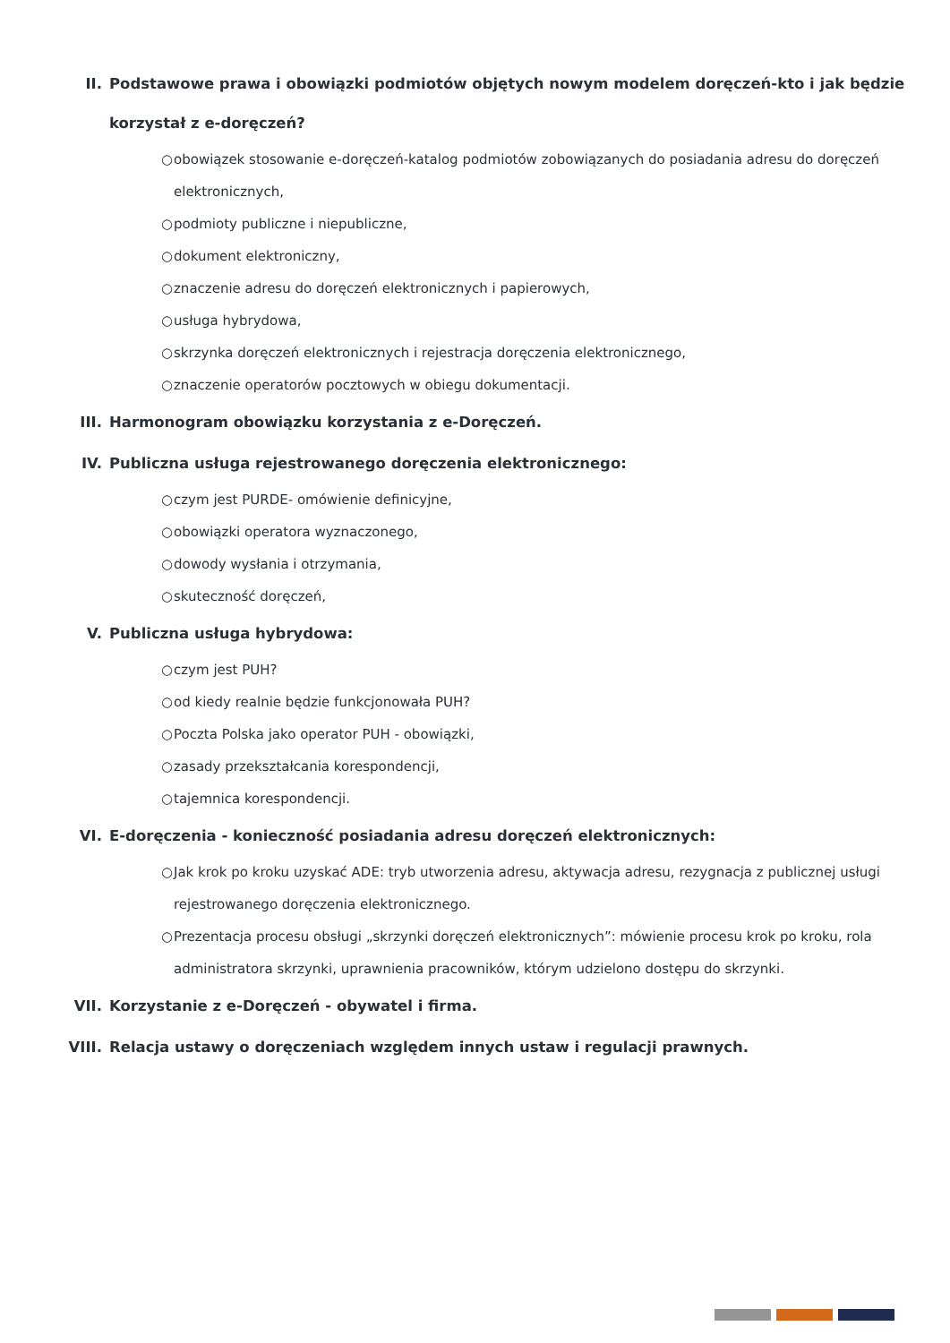II. Podstawowe prawa i obowiązki podmiotów objętych nowym modelem doręczeń-kto i jak będzie korzystał z e-doręczeń?
○ obowiązek stosowanie e-doręczeń-katalog podmiotów zobowiązanych do posiadania adresu do doręczeń elektronicznych,
○ podmioty publiczne i niepubliczne,
○ dokument elektroniczny,
○ znaczenie adresu do doręczeń elektronicznych i papierowych,
○ usługa hybrydowa,
○ skrzynka doręczeń elektronicznych i rejestracja doręczenia elektronicznego,
○ znaczenie operatorów pocztowych w obiegu dokumentacji.
III. Harmonogram obowiązku korzystania z e-Doręczeń.
IV. Publiczna usługa rejestrowanego doręczenia elektronicznego:
○ czym jest PURDE- omówienie definicyjne,
○ obowiązki operatora wyznaczonego,
○ dowody wysłania i otrzymania,
○ skuteczność doręczeń,
V. Publiczna usługa hybrydowa:
○ czym jest PUH?
○ od kiedy realnie będzie funkcjonowała PUH?
○ Poczta Polska jako operator PUH - obowiązki,
○ zasady przekształcania korespondencji,
○ tajemnica korespondencji.
VI. E-doręczenia - konieczność posiadania adresu doręczeń elektronicznych:
○ Jak krok po kroku uzyskać ADE: tryb utworzenia adresu, aktywacja adresu, rezygnacja z publicznej usługi rejestrowanego doręczenia elektronicznego.
○ Prezentacja procesu obsługi „skrzynki doręczeń elektronicznych”: mówienie procesu krok po kroku, rola administratora skrzynki, uprawnienia pracowników, którym udzielono dostępu do skrzynki.
VII. Korzystanie z e-Doręczeń - obywatel i firma.
VIII. Relacja ustawy o doręczeniach względem innych ustaw i regulacji prawnych.